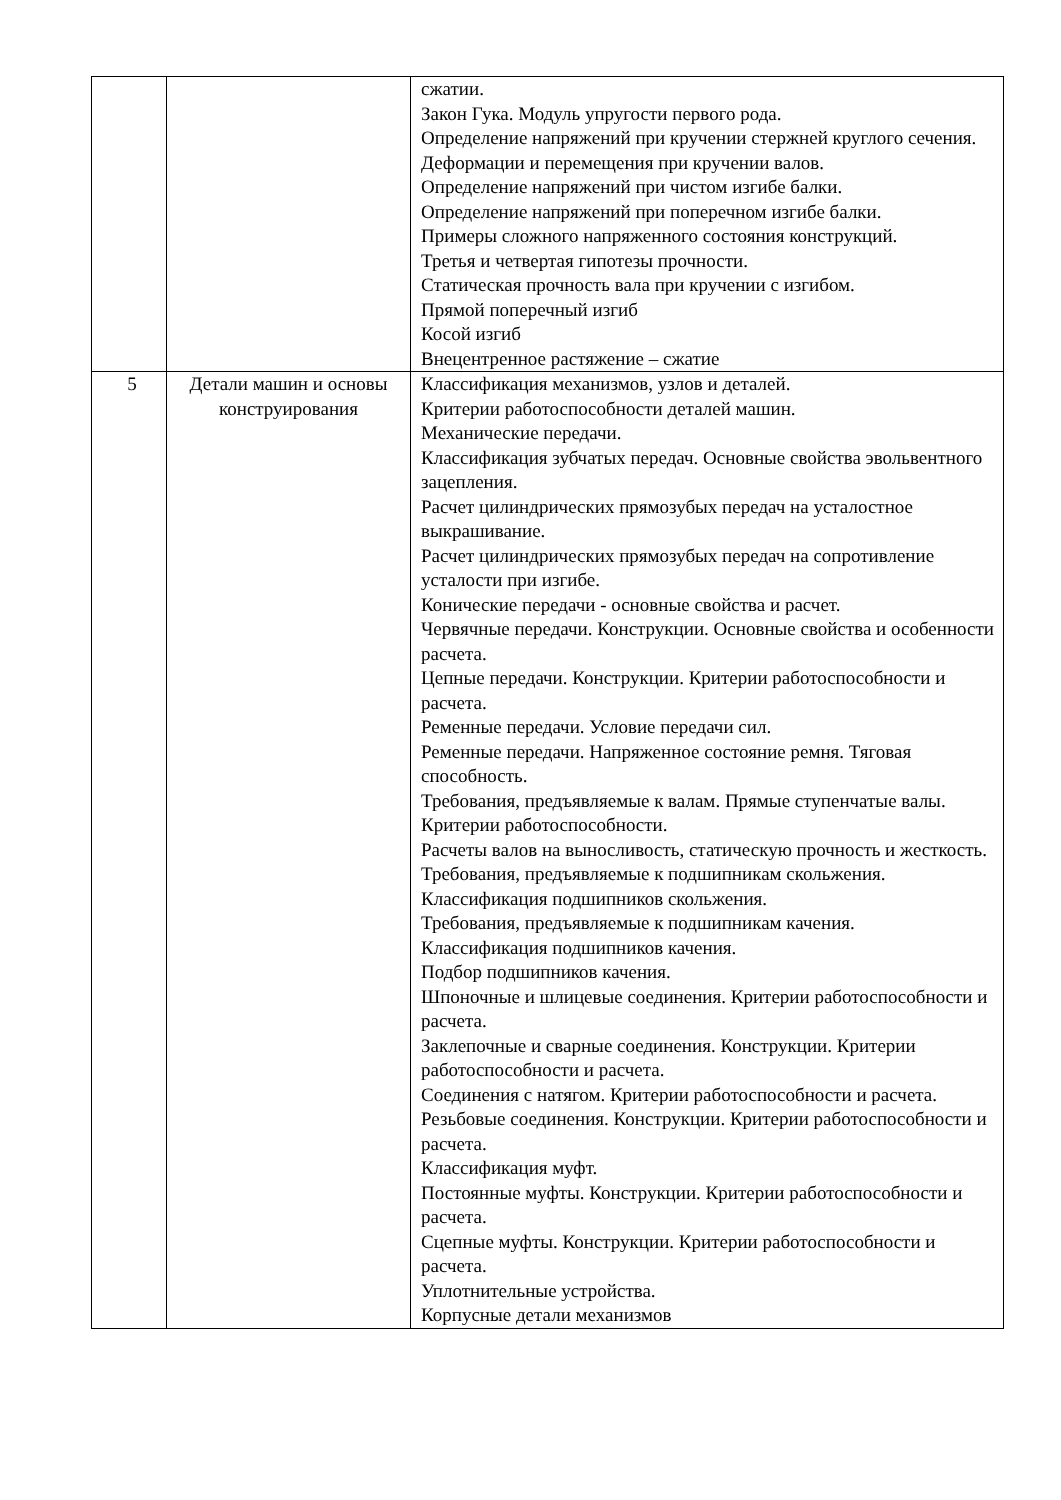| | | сжатии. Закон Гука. Модуль упругости первого рода. Определение напряжений при кручении стержней круглого сечения. Деформации и перемещения при кручении валов. Определение напряжений при чистом изгибе балки. Определение напряжений при поперечном изгибе балки. Примеры сложного напряженного состояния конструкций. Третья и четвертая гипотезы прочности. Статическая прочность вала при кручении с изгибом. Прямой поперечный изгиб Косой изгиб Внецентренное растяжение – сжатие |
| 5 | Детали машин и основы конструирования | Классификация механизмов, узлов и деталей. Критерии работоспособности деталей машин. Механические передачи. Классификация зубчатых передач. Основные свойства эвольвентного зацепления. Расчет цилиндрических прямозубых передач на усталостное выкрашивание. Расчет цилиндрических прямозубых передач на сопротивление усталости при изгибе. Конические передачи - основные свойства и расчет. Червячные передачи. Конструкции. Основные свойства и особенности расчета. Цепные передачи. Конструкции. Критерии работоспособности и расчета. Ременные передачи. Условие передачи сил. Ременные передачи. Напряженное состояние ремня. Тяговая способность. Требования, предъявляемые к валам. Прямые ступенчатые валы. Критерии работоспособности. Расчеты валов на выносливость, статическую прочность и жесткость. Требования, предъявляемые к подшипникам скольжения. Классификация подшипников скольжения. Требования, предъявляемые к подшипникам качения. Классификация подшипников качения. Подбор подшипников качения. Шпоночные и шлицевые соединения. Критерии работоспособности и расчета. Заклепочные и сварные соединения. Конструкции. Критерии работоспособности и расчета. Соединения с натягом. Критерии работоспособности и расчета. Резьбовые соединения. Конструкции. Критерии работоспособности и расчета. Классификация муфт. Постоянные муфты. Конструкции. Критерии работоспособности и расчета. Сцепные муфты. Конструкции. Критерии работоспособности и расчета. Уплотнительные устройства. Корпусные детали механизмов |